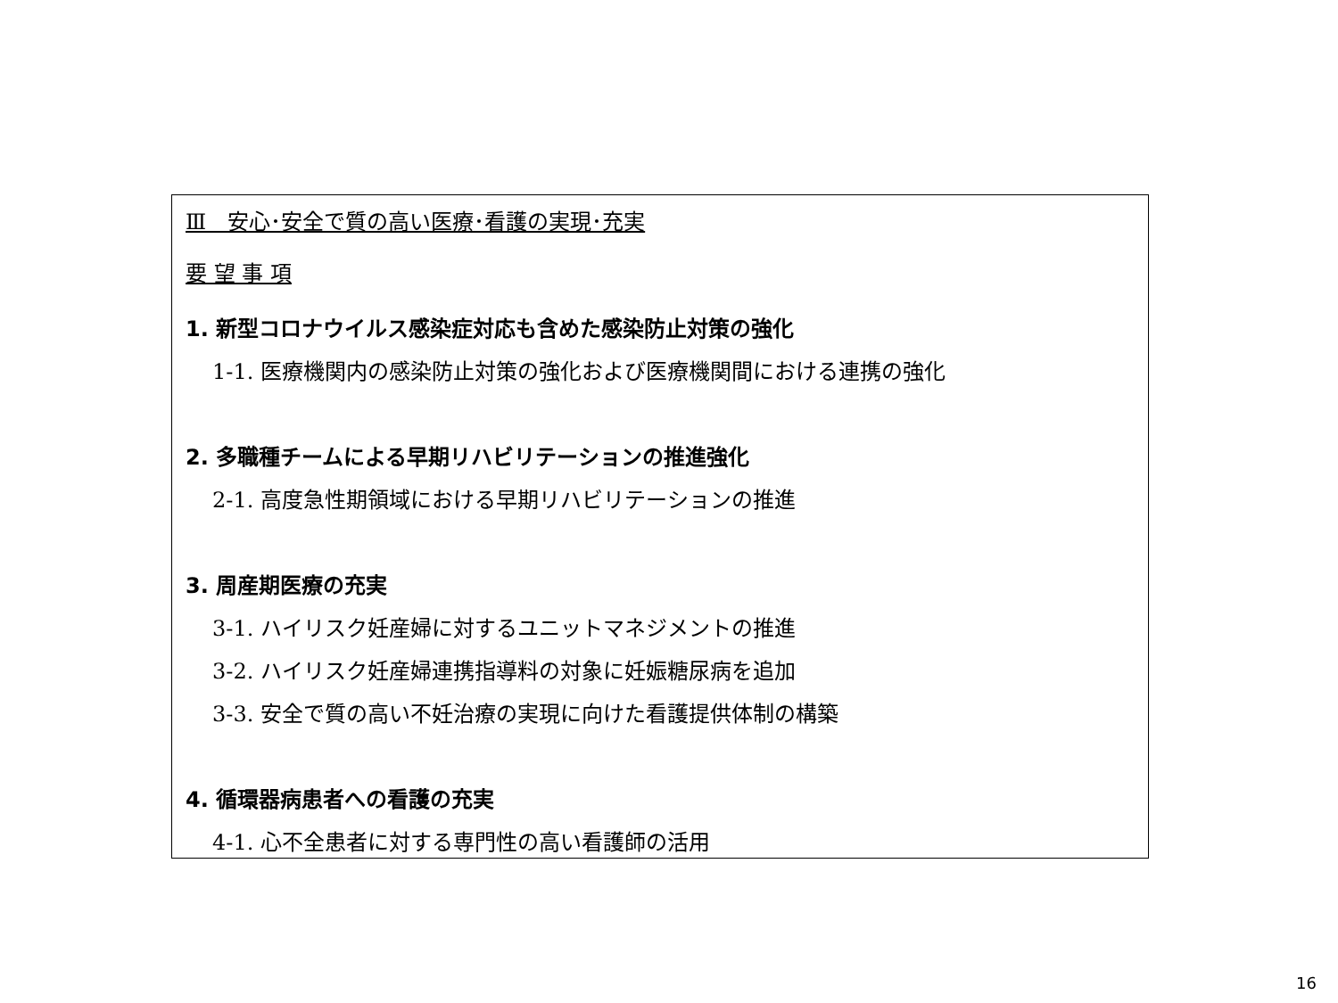Ⅲ　安心･安全で質の高い医療･看護の実現･充実
要 望 事 項
1. 新型コロナウイルス感染症対応も含めた感染防止対策の強化
1-1. 医療機関内の感染防止対策の強化および医療機関間における連携の強化
2. 多職種チームによる早期リハビリテーションの推進強化
2-1. 高度急性期領域における早期リハビリテーションの推進
3. 周産期医療の充実
3-1. ハイリスク妊産婦に対するユニットマネジメントの推進
3-2. ハイリスク妊産婦連携指導料の対象に妊娠糖尿病を追加
3-3. 安全で質の高い不妊治療の実現に向けた看護提供体制の構築
4. 循環器病患者への看護の充実
4-1. 心不全患者に対する専門性の高い看護師の活用
16